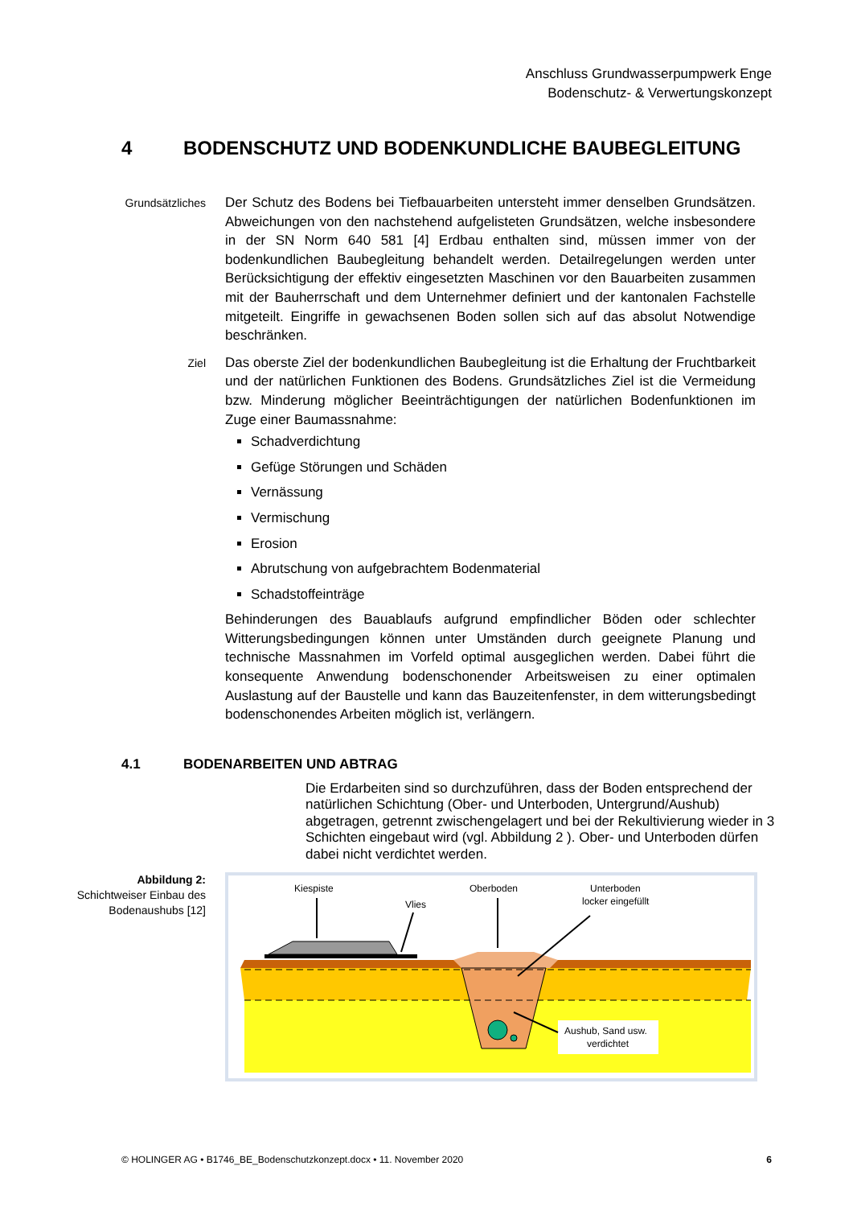Anschluss Grundwasserpumpwerk Enge
Bodenschutz- & Verwertungskonzept
4 BODENSCHUTZ UND BODENKUNDLICHE BAUBEGLEITUNG
Grundsätzliches
Der Schutz des Bodens bei Tiefbauarbeiten untersteht immer denselben Grundsätzen. Abweichungen von den nachstehend aufgelisteten Grundsätzen, welche insbesondere in der SN Norm 640 581 [4] Erdbau enthalten sind, müssen immer von der bodenkundlichen Baubegleitung behandelt werden. Detailregelungen werden unter Berücksichtigung der effektiv eingesetzten Maschinen vor den Bauarbeiten zusammen mit der Bauherrschaft und dem Unternehmer definiert und der kantonalen Fachstelle mitgeteilt. Eingriffe in gewachsenen Boden sollen sich auf das absolut Notwendige beschränken.
Ziel
Das oberste Ziel der bodenkundlichen Baubegleitung ist die Erhaltung der Fruchtbarkeit und der natürlichen Funktionen des Bodens. Grundsätzliches Ziel ist die Vermeidung bzw. Minderung möglicher Beeinträchtigungen der natürlichen Bodenfunktionen im Zuge einer Baumassnahme:
Schadverdichtung
Gefüge Störungen und Schäden
Vernässung
Vermischung
Erosion
Abrutschung von aufgebrachtem Bodenmaterial
Schadstoffeinträge
Behinderungen des Bauablaufs aufgrund empfindlicher Böden oder schlechter Witterungsbedingungen können unter Umständen durch geeignete Planung und technische Massnahmen im Vorfeld optimal ausgeglichen werden. Dabei führt die konsequente Anwendung bodenschonender Arbeitsweisen zu einer optimalen Auslastung auf der Baustelle und kann das Bauzeitenfenster, in dem witterungsbedingt bodenschonendes Arbeiten möglich ist, verlängern.
4.1 BODENARBEITEN UND ABTRAG
Die Erdarbeiten sind so durchzuführen, dass der Boden entsprechend der natürlichen Schichtung (Ober- und Unterboden, Untergrund/Aushub) abgetragen, getrennt zwischengelagert und bei der Rekultivierung wieder in 3 Schichten eingebaut wird (vgl. Abbildung 2 ). Ober- und Unterboden dürfen dabei nicht verdichtet werden.
Abbildung 2:
Schichtweiser Einbau des Bodenaushubs [12]
Kiespiste
Vlies
Oberboden
Unterboden
locker eingefüllt
Aushub, Sand usw.
verdichtet
© HOLINGER AG • B1746_BE_Bodenschutzkonzept.docx • 11. November 2020 6